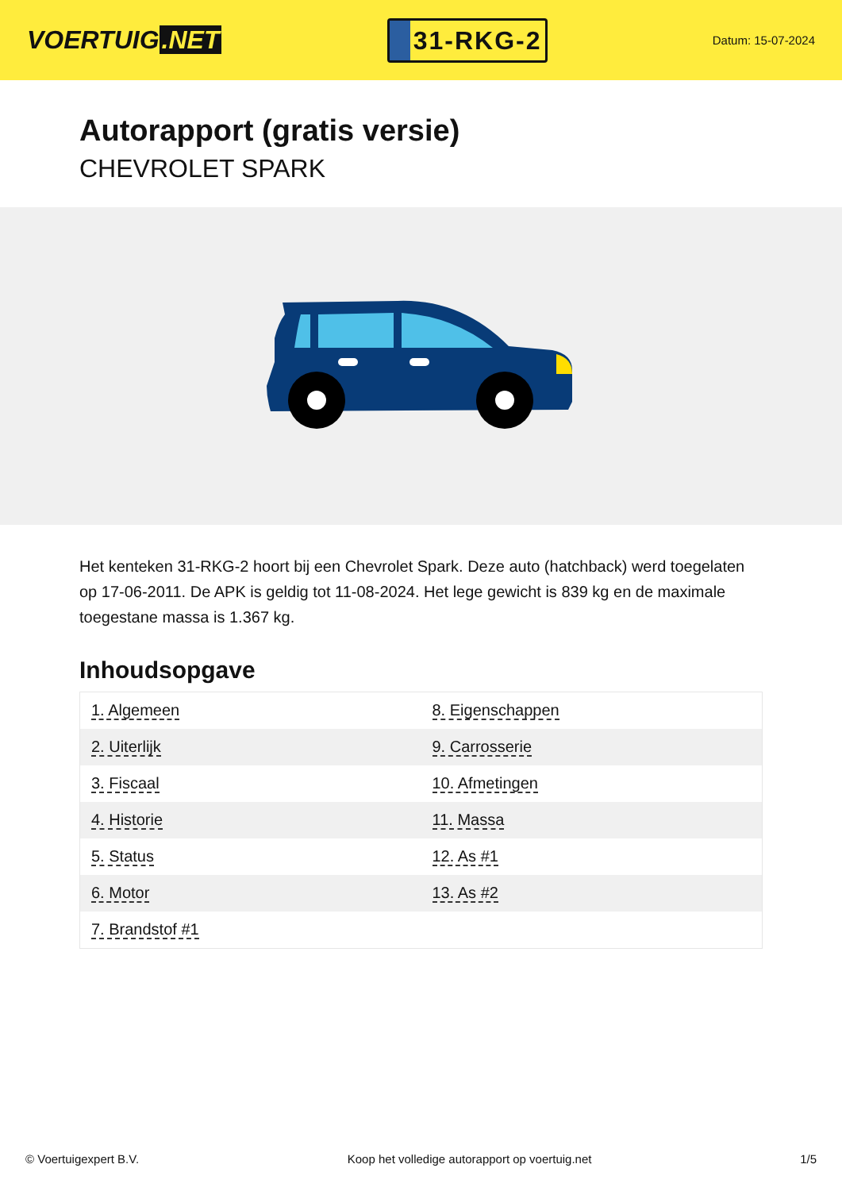VOERTUIG.NET
31-RKG-2
Datum: 15-07-2024
Autorapport (gratis versie)
CHEVROLET SPARK
Het kenteken 31-RKG-2 hoort bij een Chevrolet Spark. Deze auto (hatchback) werd toegelaten op 17-06-2011. De APK is geldig tot 11-08-2024. Het lege gewicht is 839 kg en de maximale toegestane massa is 1.367 kg.
Inhoudsopgave
| 1. Algemeen | 8. Eigenschappen |
| 2. Uiterlijk | 9. Carrosserie |
| 3. Fiscaal | 10. Afmetingen |
| 4. Historie | 11. Massa |
| 5. Status | 12. As #1 |
| 6. Motor | 13. As #2 |
| 7. Brandstof #1 | |
© Voertuigexpert B.V. Koop het volledige autorapport op voertuig.net
1/5